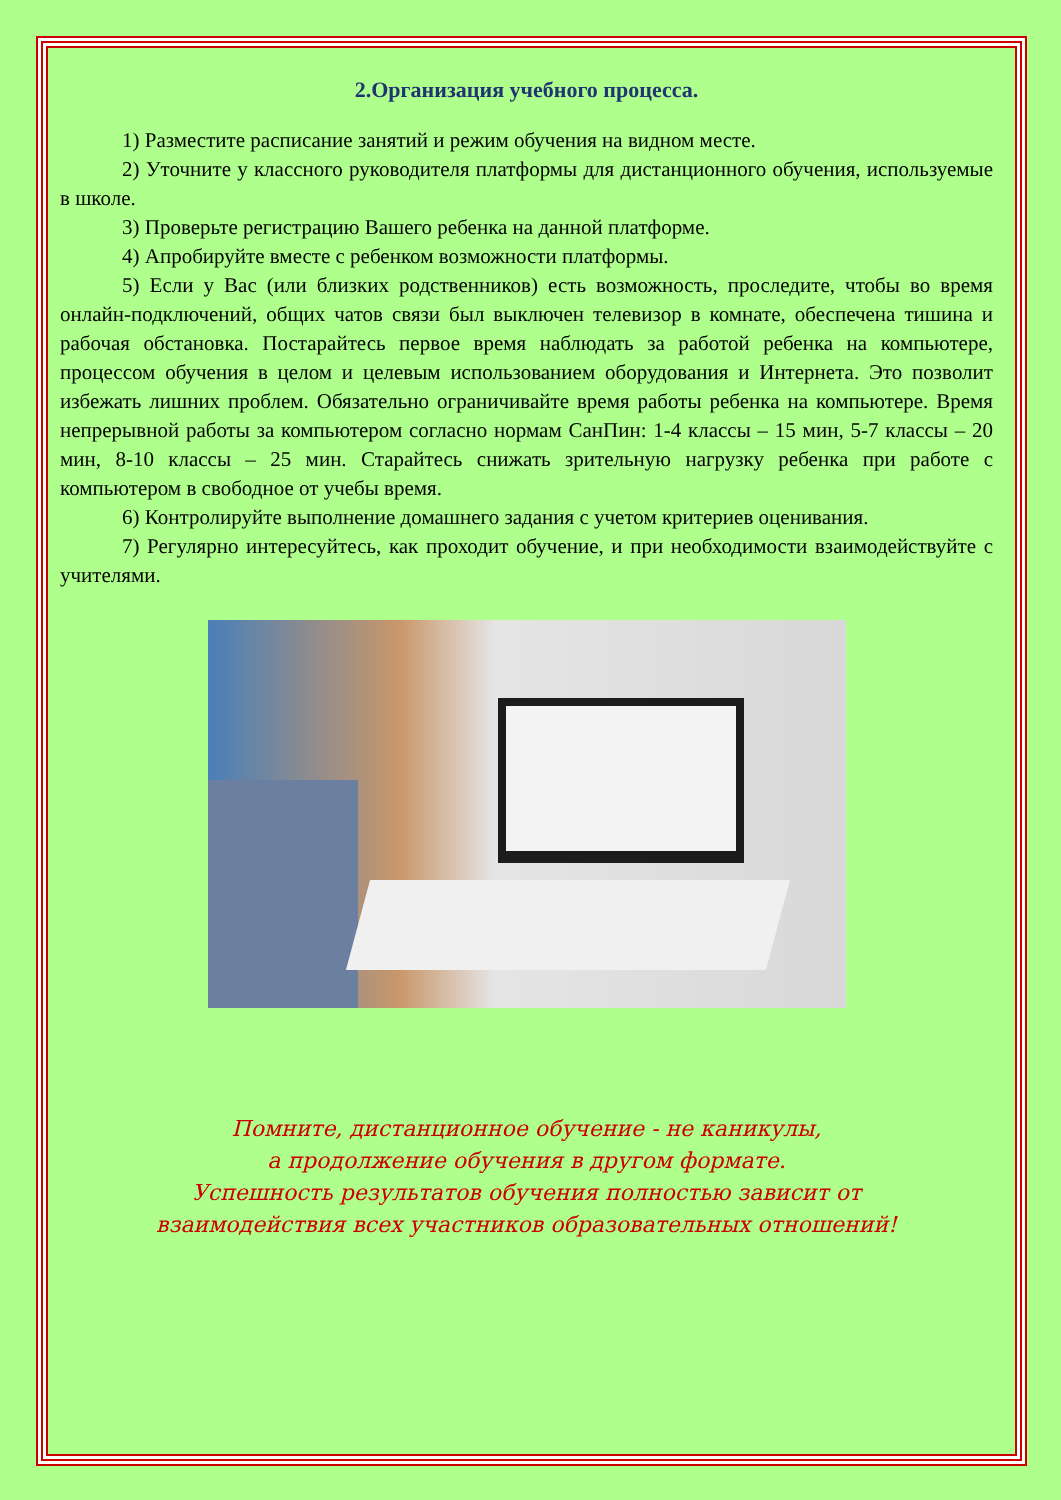2.Организация учебного процесса.
1) Разместите расписание занятий и режим обучения на видном месте.
2) Уточните у классного руководителя платформы для дистанционного обучения, используемые в школе.
3) Проверьте регистрацию Вашего ребенка на данной платформе.
4) Апробируйте вместе с ребенком возможности платформы.
5) Если у Вас (или близких родственников) есть возможность, проследите, чтобы во время онлайн-подключений, общих чатов связи был выключен телевизор в комнате, обеспечена тишина и рабочая обстановка. Постарайтесь первое время наблюдать за работой ребенка на компьютере, процессом обучения в целом и целевым использованием оборудования и Интернета. Это позволит избежать лишних проблем. Обязательно ограничивайте время работы ребенка на компьютере. Время непрерывной работы за компьютером согласно нормам СанПин: 1-4 классы – 15 мин, 5-7 классы – 20 мин, 8-10 классы – 25 мин. Старайтесь снижать зрительную нагрузку ребенка при работе с компьютером в свободное от учебы время.
6) Контролируйте выполнение домашнего задания с учетом критериев оценивания.
7) Регулярно интересуйтесь, как проходит обучение, и при необходимости взаимодействуйте с учителями.
Помните, дистанционное обучение - не каникулы,
а продолжение обучения в другом формате.
Успешность результатов обучения полностью зависит от
взаимодействия всех участников образовательных отношений!